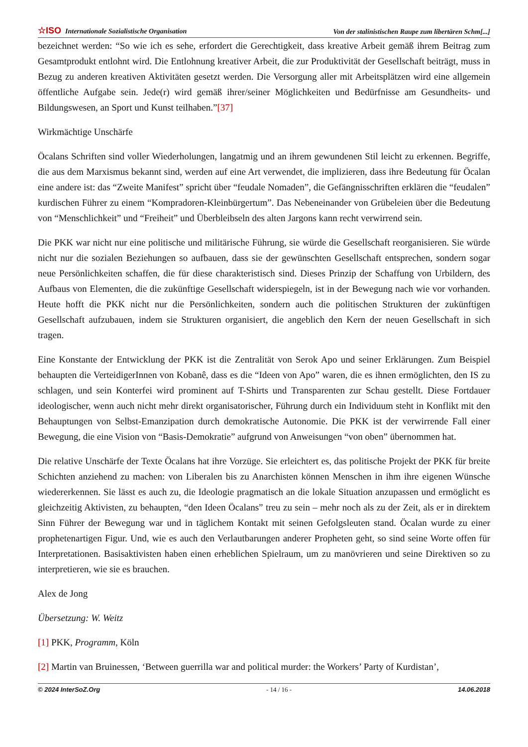☆ISO Internationale Sozialistische Organisation
Von der stalinistischen Raupe zum libertären Schm[...]
bezeichnet werden: “So wie ich es sehe, erfordert die Gerechtigkeit, dass kreative Arbeit gemäß ihrem Beitrag zum Gesamtprodukt entlohnt wird. Die Entlohnung kreativer Arbeit, die zur Produktivität der Gesellschaft beiträgt, muss in Bezug zu anderen kreativen Aktivitäten gesetzt werden. Die Versorgung aller mit Arbeitsplätzen wird eine allgemein öffentliche Aufgabe sein. Jede(r) wird gemäß ihrer/seiner Möglichkeiten und Bedürfnisse am Gesundheits- und Bildungswesen, an Sport und Kunst teilhaben.”[37]
Wirkmächtige Unschärfe
Öcalans Schriften sind voller Wiederholungen, langatmig und an ihrem gewundenen Stil leicht zu erkennen. Begriffe, die aus dem Marxismus bekannt sind, werden auf eine Art verwendet, die implizieren, dass ihre Bedeutung für Öcalan eine andere ist: das “Zweite Manifest” spricht über “feudale Nomaden”, die Gefängnisschriften erklären die “feudalen” kurdischen Führer zu einem “Kompradoren-Kleinbürgertum”. Das Nebeneinander von Grübeleien über die Bedeutung von “Menschlichkeit” und “Freiheit” und Überbleibseln des alten Jargons kann recht verwirrend sein.
Die PKK war nicht nur eine politische und militärische Führung, sie würde die Gesellschaft reorganisieren. Sie würde nicht nur die sozialen Beziehungen so aufbauen, dass sie der gewünschten Gesellschaft entsprechen, sondern sogar neue Persönlichkeiten schaffen, die für diese charakteristisch sind. Dieses Prinzip der Schaffung von Urbildern, des Aufbaus von Elementen, die die zukünftige Gesellschaft widerspiegeln, ist in der Bewegung nach wie vor vorhanden. Heute hofft die PKK nicht nur die Persönlichkeiten, sondern auch die politischen Strukturen der zukünftigen Gesellschaft aufzubauen, indem sie Strukturen organisiert, die angeblich den Kern der neuen Gesellschaft in sich tragen.
Eine Konstante der Entwicklung der PKK ist die Zentralität von Serok Apo und seiner Erklärungen. Zum Beispiel behaupten die VerteidigerInnen von Kobanê, dass es die “Ideen von Apo” waren, die es ihnen ermöglichten, den IS zu schlagen, und sein Konterfei wird prominent auf T-Shirts und Transparenten zur Schau gestellt. Diese Fortdauer ideologischer, wenn auch nicht mehr direkt organisatorischer, Führung durch ein Individuum steht in Konflikt mit den Behauptungen von Selbst-Emanzipation durch demokratische Autonomie. Die PKK ist der verwirrende Fall einer Bewegung, die eine Vision von “Basis-Demokratie” aufgrund von Anweisungen “von oben” übernommen hat.
Die relative Unschärfe der Texte Öcalans hat ihre Vorzüge. Sie erleichtert es, das politische Projekt der PKK für breite Schichten anziehend zu machen: von Liberalen bis zu Anarchisten können Menschen in ihm ihre eigenen Wünsche wiedererkennen. Sie lässt es auch zu, die Ideologie pragmatisch an die lokale Situation anzupassen und ermöglicht es gleichzeitig Aktivisten, zu behaupten, “den Ideen Öcalans” treu zu sein – mehr noch als zu der Zeit, als er in direktem Sinn Führer der Bewegung war und in täglichem Kontakt mit seinen Gefolgsleuten stand. Öcalan wurde zu einer prophetenartigen Figur. Und, wie es auch den Verlautbarungen anderer Propheten geht, so sind seine Worte offen für Interpretationen. Basisaktivisten haben einen erheblichen Spielraum, um zu manövrieren und seine Direktiven so zu interpretieren, wie sie es brauchen.
Alex de Jong
Übersetzung: W. Weitz
[1] PKK, Programm, Köln
[2] Martin van Bruinessen, ‘Between guerrilla war and political murder: the Workers’ Party of Kurdistan’,
© 2024 InterSoZ.Org - 14 / 16 - 14.06.2018